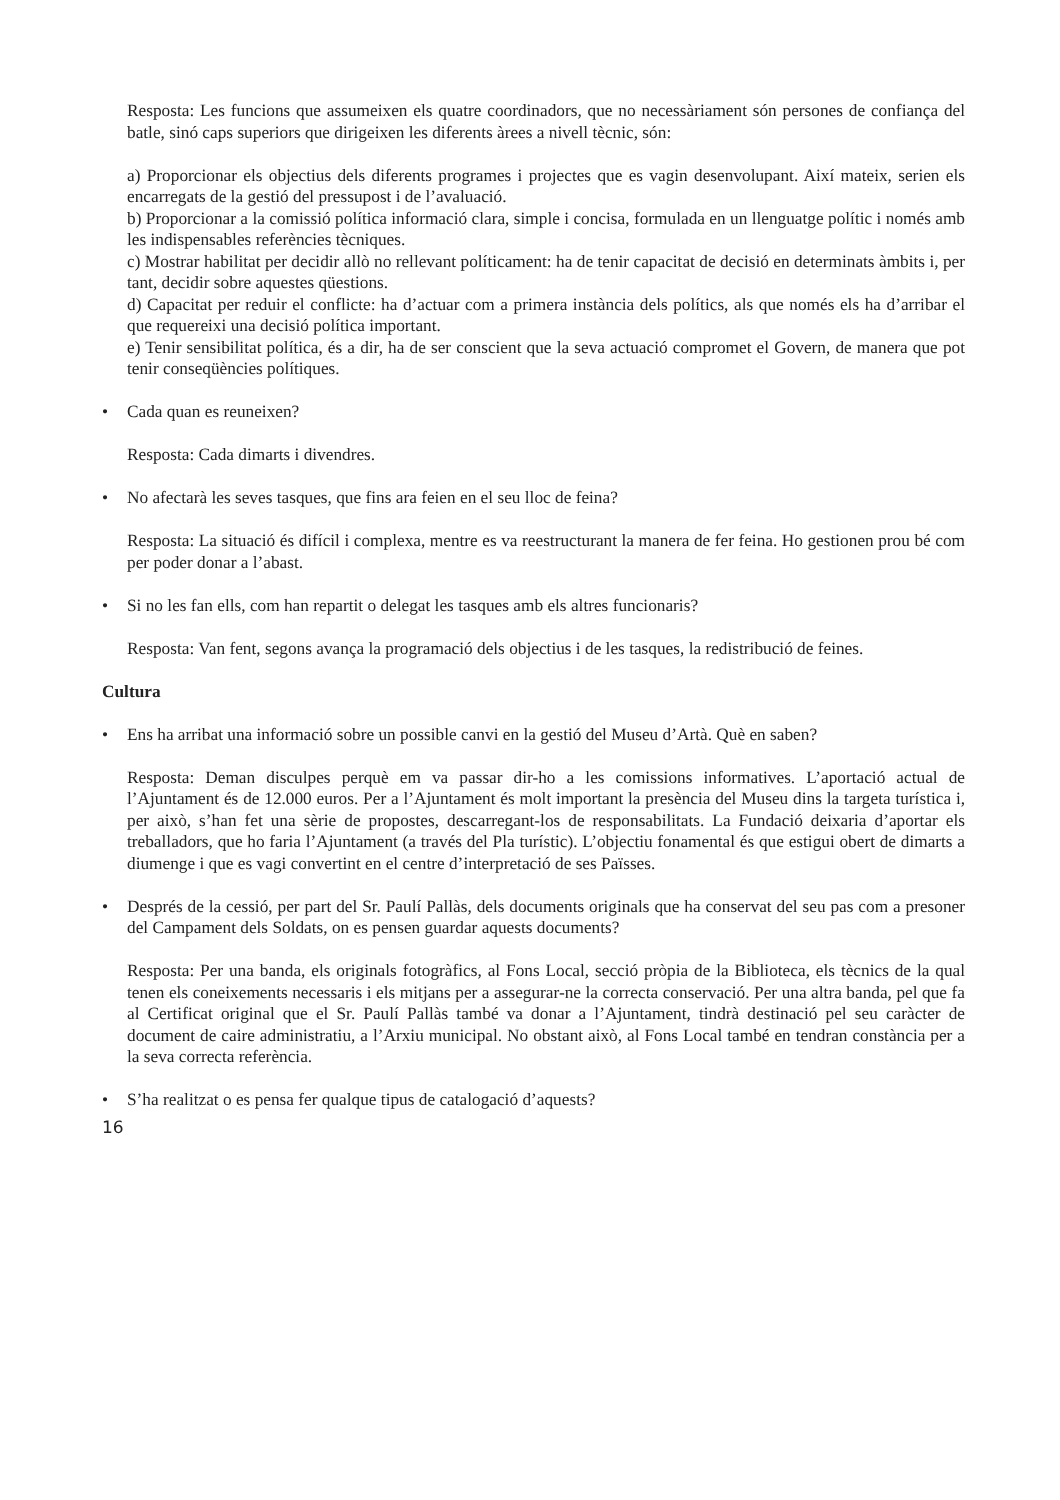Resposta: Les funcions que assumeixen els quatre coordinadors, que no necessàriament són persones de confiança del batle, sinó caps superiors que dirigeixen les diferents àrees a nivell tècnic, són:
a) Proporcionar els objectius dels diferents programes i projectes que es vagin desenvolupant. Així mateix, serien els encarregats de la gestió del pressupost i de l’avaluació.
b) Proporcionar a la comissió política informació clara, simple i concisa, formulada en un llenguatge polític i només amb les indispensables referències tècniques.
c) Mostrar habilitat per decidir allò no rellevant políticament: ha de tenir capacitat de decisió en determinats àmbits i, per tant, decidir sobre aquestes qüestions.
d) Capacitat per reduir el conflicte: ha d’actuar com a primera instància dels polítics, als que només els ha d’arribar el que requereixi una decisió política important.
e) Tenir sensibilitat política, és a dir, ha de ser conscient que la seva actuació compromet el Govern, de manera que pot tenir conseqüències polítiques.
• Cada quan es reuneixen?
Resposta: Cada dimarts i divendres.
• No afectarà les seves tasques, que fins ara feien en el seu lloc de feina?
Resposta: La situació és difícil i complexa, mentre es va reestructurant la manera de fer feina. Ho gestionen prou bé com per poder donar a l’abast.
• Si no les fan ells, com han repartit o delegat les tasques amb els altres funcionaris?
Resposta: Van fent, segons avança la programació dels objectius i de les tasques, la redistribució de feines.
Cultura
• Ens ha arribat una informació sobre un possible canvi en la gestió del Museu d’Artà. Què en saben?
Resposta: Deman disculpes perquè em va passar dir-ho a les comissions informatives. L’aportació actual de l’Ajuntament és de 12.000 euros. Per a l’Ajuntament és molt important la presència del Museu dins la targeta turística i, per això, s’han fet una sèrie de propostes, descarregant-los de responsabilitats. La Fundació deixaria d’aportar els treballadors, que ho faria l’Ajuntament (a través del Pla turístic). L’objectiu fonamental és que estigui obert de dimarts a diumenge i que es vagi convertint en el centre d’interpretació de ses Païsses.
• Després de la cessió, per part del Sr. Paulí Pallàs, dels documents originals que ha conservat del seu pas com a presoner del Campament dels Soldats, on es pensen guardar aquests documents?
Resposta: Per una banda, els originals fotogràfics, al Fons Local, secció pròpia de la Biblioteca, els tècnics de la qual tenen els coneixements necessaris i els mitjans per a assegurar-ne la correcta conservació. Per una altra banda, pel que fa al Certificat original que el Sr. Paulí Pallàs també va donar a l’Ajuntament, tindrà destinació pel seu caràcter de document de caire administratiu, a l’Arxiu municipal. No obstant això, al Fons Local també en tendran constància per a la seva correcta referència.
• S’ha realitzat o es pensa fer qualque tipus de catalogació d’aquests?
16